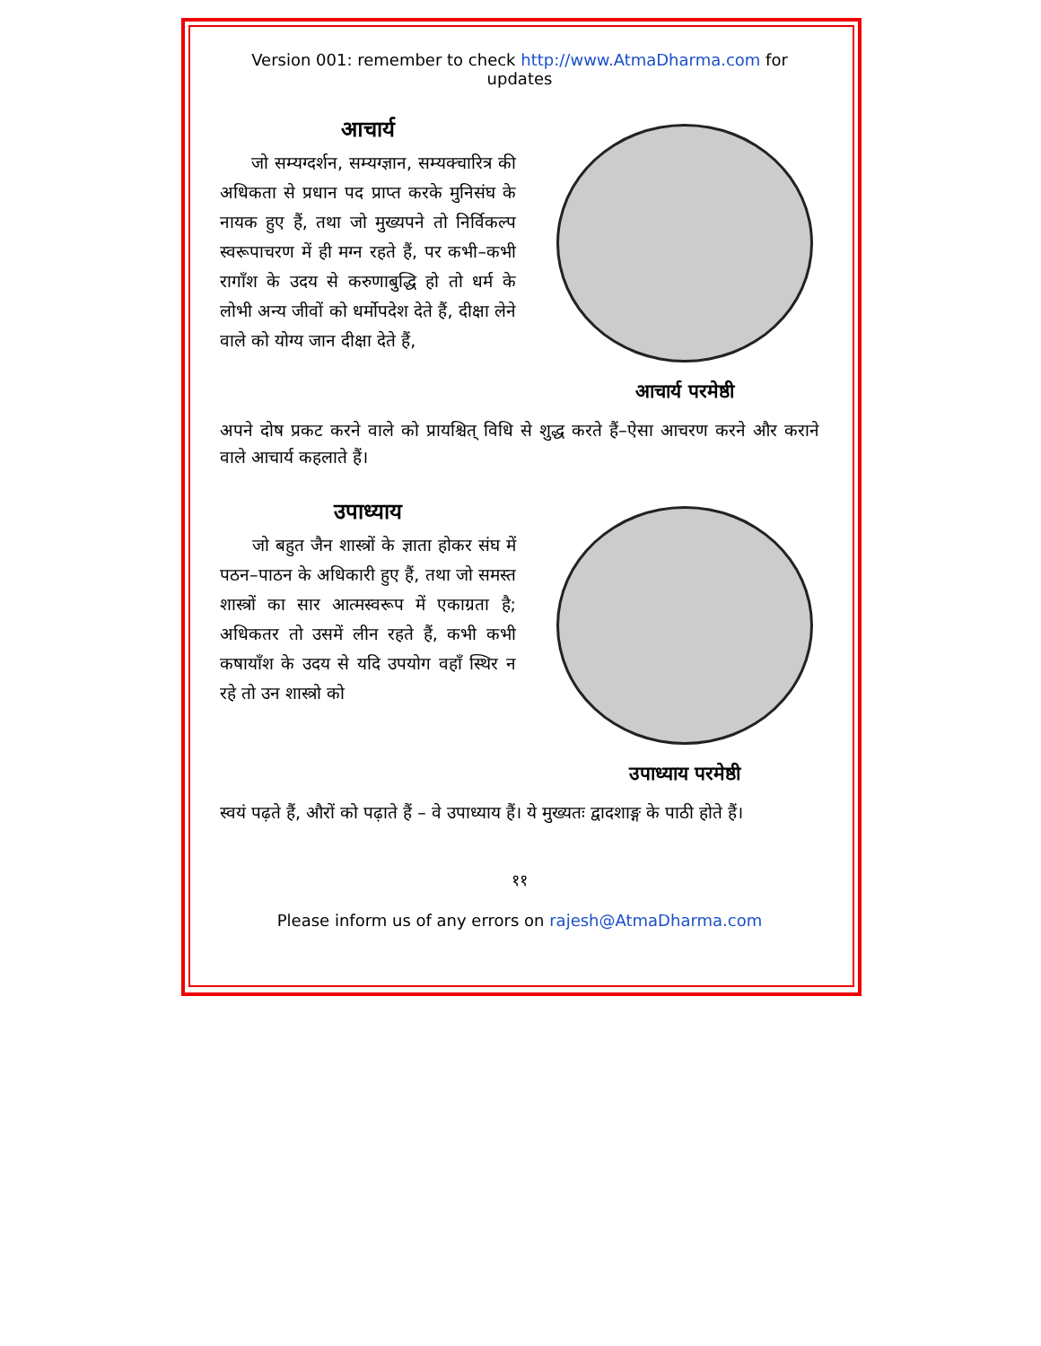Version 001: remember to check http://www.AtmaDharma.com for updates
आचार्य
जो सम्यग्दर्शन, सम्यग्ज्ञान, सम्यक्चारित्र की अधिकता से प्रधान पद प्राप्त करके मुनिसंघ के नायक हुए हैं, तथा जो मुख्यपने तो निर्विकल्प स्वरूपाचरण में ही मग्न रहते हैं, पर कभी–कभी रागाँश के उदय से करुणाबुद्धि हो तो धर्म के लोभी अन्य जीवों को धर्मोपदेश देते हैं, दीक्षा लेने वाले को योग्य जान दीक्षा देते हैं,
आचार्य परमेष्ठी
अपने दोष प्रकट करने वाले को प्रायश्चित् विधि से शुद्ध करते हैं–ऐसा आचरण करने और कराने वाले आचार्य कहलाते हैं।
उपाध्याय
जो बहुत जैन शास्त्रों के ज्ञाता होकर संघ में पठन–पाठन के अधिकारी हुए हैं, तथा जो समस्त शास्त्रों का सार आत्मस्वरूप में एकाग्रता है; अधिकतर तो उसमें लीन रहते हैं, कभी कभी कषायाँश के उदय से यदि उपयोग वहाँ स्थिर न रहे तो उन शास्त्रो को
उपाध्याय परमेष्ठी
स्वयं पढ़ते हैं, औरों को पढ़ाते हैं – वे उपाध्याय हैं। ये मुख्यतः द्वादशाङ्ग के पाठी होते हैं।
११
Please inform us of any errors on rajesh@AtmaDharma.com